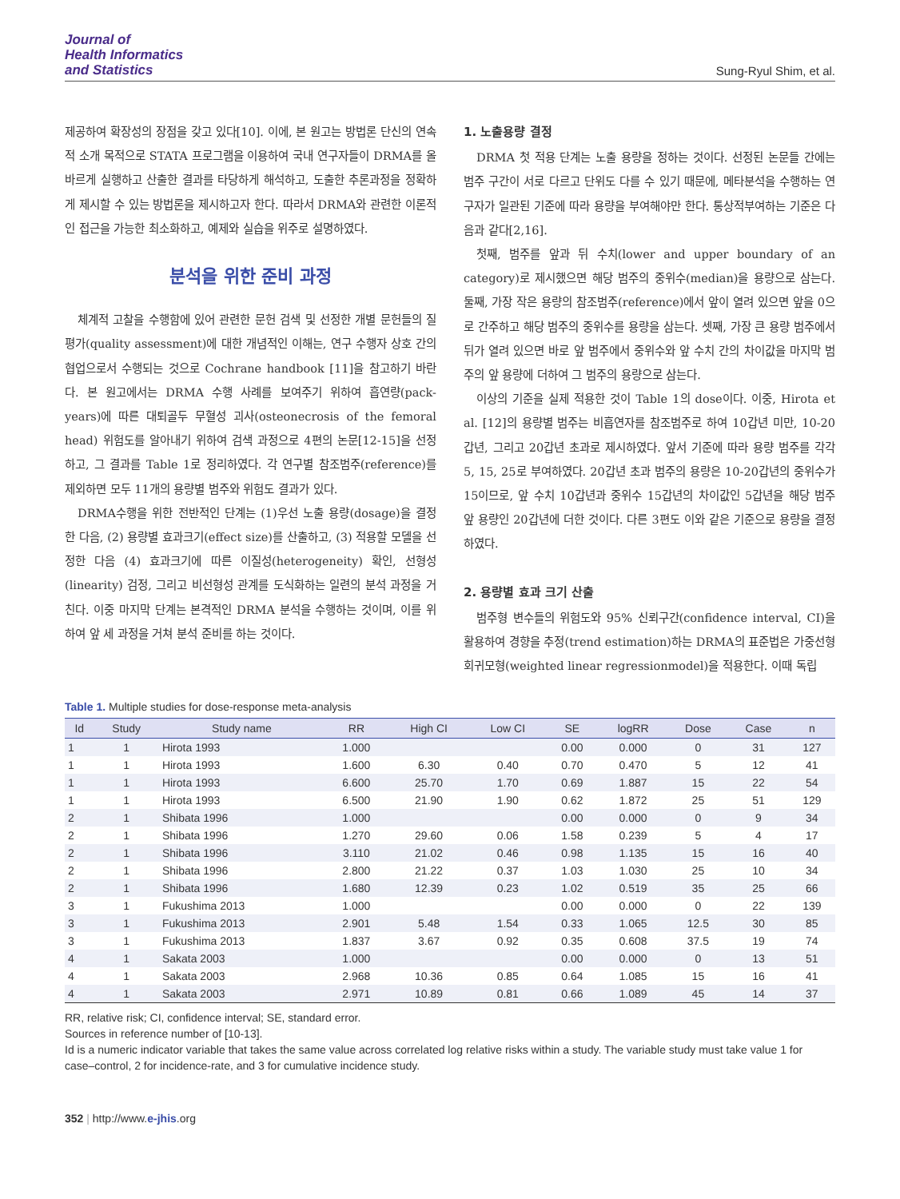Journal of
Health Informatics
and Statistics
Sung-Ryul Shim, et al.
제공하여 확장성의 장점을 갖고 있다[10]. 이에, 본 원고는 방법론 단신의 연속적 소개 목적으로 STATA 프로그램을 이용하여 국내 연구자들이 DRMA를 올바르게 실행하고 산출한 결과를 타당하게 해석하고, 도출한 추론과정을 정확하게 제시할 수 있는 방법론을 제시하고자 한다. 따라서 DRMA와 관련한 이론적인 접근을 가능한 최소화하고, 예제와 실습을 위주로 설명하였다.
분석을 위한 준비 과정
체계적 고찰을 수행함에 있어 관련한 문헌 검색 및 선정한 개별 문헌들의 질 평가(quality assessment)에 대한 개념적인 이해는, 연구 수행자 상호 간의 협업으로서 수행되는 것으로 Cochrane handbook [11]을 참고하기 바란다. 본 원고에서는 DRMA 수행 사례를 보여주기 위하여 흡연량(pack-years)에 따른 대퇴골두 무혈성 괴사(osteonecrosis of the femoral head) 위험도를 알아내기 위하여 검색 과정으로 4편의 논문[12-15]을 선정하고, 그 결과를 Table 1로 정리하였다. 각 연구별 참조범주(reference)를 제외하면 모두 11개의 용량별 범주와 위험도 결과가 있다.
DRMA수행을 위한 전반적인 단계는 (1)우선 노출 용량(dosage)을 결정한 다음, (2) 용량별 효과크기(effect size)를 산출하고, (3) 적용할 모델을 선정한 다음 (4) 효과크기에 따른 이질성(heterogeneity) 확인, 선형성(linearity) 검정, 그리고 비선형성 관계를 도식화하는 일련의 분석 과정을 거친다. 이중 마지막 단계는 본격적인 DRMA 분석을 수행하는 것이며, 이를 위하여 앞 세 과정을 거쳐 분석 준비를 하는 것이다.
1. 노출용량 결정
DRMA 첫 적용 단계는 노출 용량을 정하는 것이다. 선정된 논문들 간에는 범주 구간이 서로 다르고 단위도 다를 수 있기 때문에, 메타분석을 수행하는 연구자가 일관된 기준에 따라 용량을 부여해야만 한다. 통상적부여하는 기준은 다음과 같다[2,16].
첫째, 범주를 앞과 뒤 수치(lower and upper boundary of an category)로 제시했으면 해당 범주의 중위수(median)을 용량으로 삼는다. 둘째, 가장 작은 용량의 참조범주(reference)에서 앞이 열려 있으면 앞을 0으로 간주하고 해당 범주의 중위수를 용량을 삼는다. 셋째, 가장 큰 용량 범주에서 뒤가 열려 있으면 바로 앞 범주에서 중위수와 앞 수치 간의 차이값을 마지막 범주의 앞 용량에 더하여 그 범주의 용량으로 삼는다.
이상의 기준을 실제 적용한 것이 Table 1의 dose이다. 이중, Hirota et al. [12]의 용량별 범주는 비흡연자를 참조범주로 하여 10갑년 미만, 10-20갑년, 그리고 20갑년 초과로 제시하였다. 앞서 기준에 따라 용량 범주를 각각 5, 15, 25로 부여하였다. 20갑년 초과 범주의 용량은 10-20갑년의 중위수가 15이므로, 앞 수치 10갑년과 중위수 15갑년의 차이값인 5갑년을 해당 범주 앞 용량인 20갑년에 더한 것이다. 다른 3편도 이와 같은 기준으로 용량을 결정하였다.
2. 용량별 효과 크기 산출
범주형 변수들의 위험도와 95% 신뢰구간(confidence interval, CI)을 활용하여 경향을 추정(trend estimation)하는 DRMA의 표준법은 가중선형회귀모형(weighted linear regressionmodel)을 적용한다. 이때 독립
Table 1. Multiple studies for dose-response meta-analysis
| Id | Study | Study name | RR | High CI | Low CI | SE | logRR | Dose | Case | n |
| --- | --- | --- | --- | --- | --- | --- | --- | --- | --- | --- |
| 1 | 1 | Hirota 1993 | 1.000 | | | 0.00 | 0.000 | 0 | 31 | 127 |
| 1 | 1 | Hirota 1993 | 1.600 | 6.30 | 0.40 | 0.70 | 0.470 | 5 | 12 | 41 |
| 1 | 1 | Hirota 1993 | 6.600 | 25.70 | 1.70 | 0.69 | 1.887 | 15 | 22 | 54 |
| 1 | 1 | Hirota 1993 | 6.500 | 21.90 | 1.90 | 0.62 | 1.872 | 25 | 51 | 129 |
| 2 | 1 | Shibata 1996 | 1.000 | | | 0.00 | 0.000 | 0 | 9 | 34 |
| 2 | 1 | Shibata 1996 | 1.270 | 29.60 | 0.06 | 1.58 | 0.239 | 5 | 4 | 17 |
| 2 | 1 | Shibata 1996 | 3.110 | 21.02 | 0.46 | 0.98 | 1.135 | 15 | 16 | 40 |
| 2 | 1 | Shibata 1996 | 2.800 | 21.22 | 0.37 | 1.03 | 1.030 | 25 | 10 | 34 |
| 2 | 1 | Shibata 1996 | 1.680 | 12.39 | 0.23 | 1.02 | 0.519 | 35 | 25 | 66 |
| 3 | 1 | Fukushima 2013 | 1.000 | | | 0.00 | 0.000 | 0 | 22 | 139 |
| 3 | 1 | Fukushima 2013 | 2.901 | 5.48 | 1.54 | 0.33 | 1.065 | 12.5 | 30 | 85 |
| 3 | 1 | Fukushima 2013 | 1.837 | 3.67 | 0.92 | 0.35 | 0.608 | 37.5 | 19 | 74 |
| 4 | 1 | Sakata 2003 | 1.000 | | | 0.00 | 0.000 | 0 | 13 | 51 |
| 4 | 1 | Sakata 2003 | 2.968 | 10.36 | 0.85 | 0.64 | 1.085 | 15 | 16 | 41 |
| 4 | 1 | Sakata 2003 | 2.971 | 10.89 | 0.81 | 0.66 | 1.089 | 45 | 14 | 37 |
RR, relative risk; CI, confidence interval; SE, standard error.
Sources in reference number of [10-13].
Id is a numeric indicator variable that takes the same value across correlated log relative risks within a study. The variable study must take value 1 for case–control, 2 for incidence-rate, and 3 for cumulative incidence study.
352 | http://www.e-jhis.org